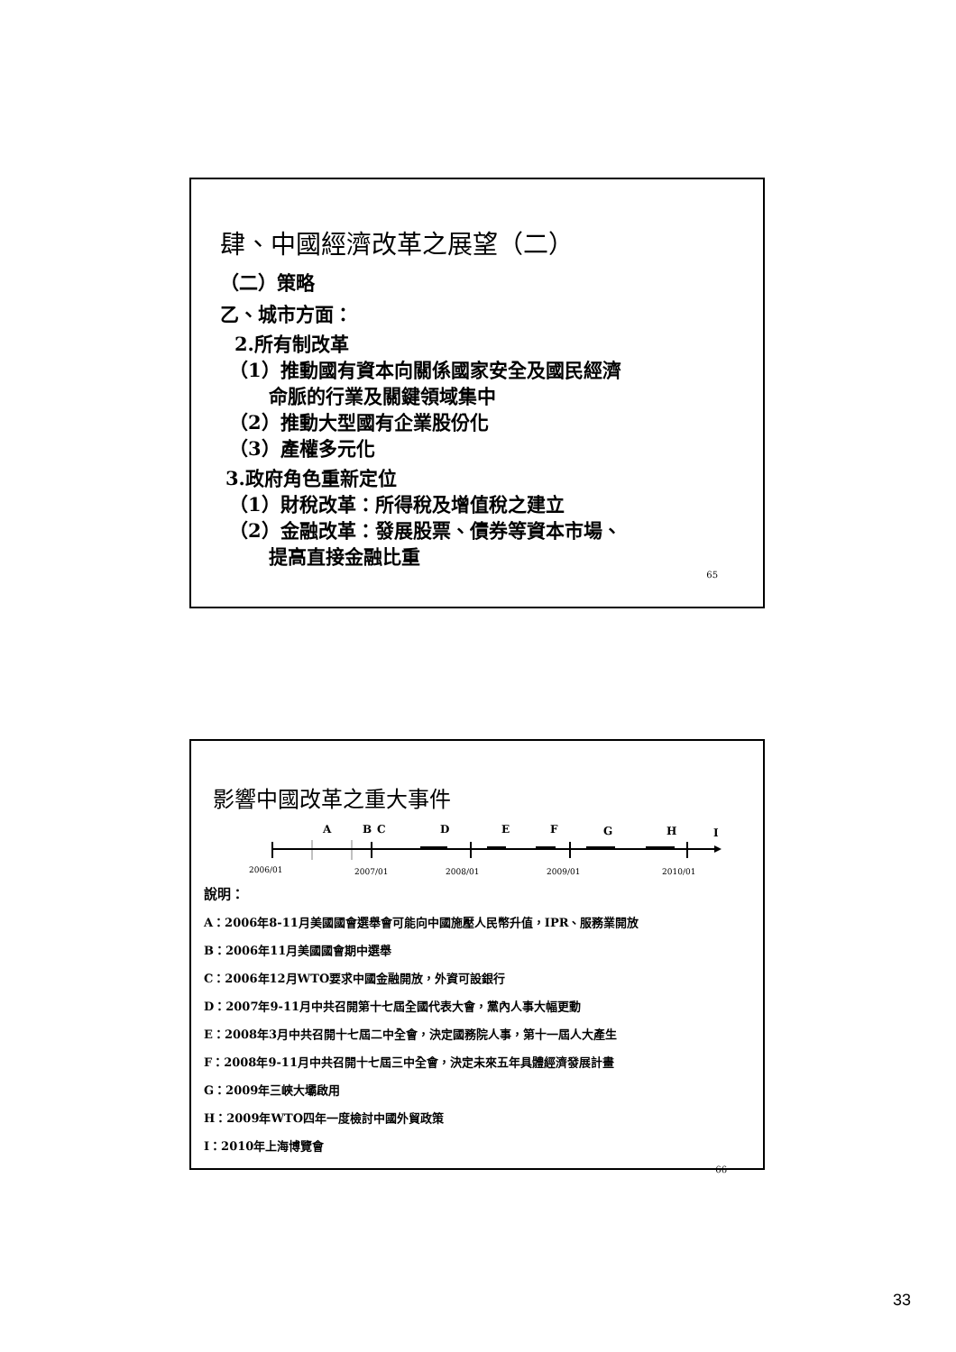肆、中國經濟改革之展望（二）
（二）策略
乙、城市方面：
2.所有制改革
（1）推動國有資本向關係國家安全及國民經濟
命脈的行業及關鍵領域集中
（2）推動大型國有企業股份化
（3）產權多元化
3.政府角色重新定位
（1）財稅改革：所得稅及增值稅之建立
（2）金融改革：發展股票、債券等資本市場、
提高直接金融比重
65
影響中國改革之重大事件
A
B
C
D
E
F
G
H
I
2006/01
2007/01
2008/01
2009/01
2010/01
說明：
A：2006年8-11月美國國會選舉會可能向中國施壓人民幣升值，IPR、服務業開放
B：2006年11月美國國會期中選舉
C：2006年12月WTO要求中國金融開放，外資可設銀行
D：2007年9-11月中共召開第十七屆全國代表大會，黨內人事大幅更動
E：2008年3月中共召開十七屆二中全會，決定國務院人事，第十一屆人大產生
F：2008年9-11月中共召開十七屆三中全會，決定未來五年具體經濟發展計畫
G：2009年三峽大壩啟用
H：2009年WTO四年一度檢討中國外貿政策
I：2010年上海博覽會
66
33